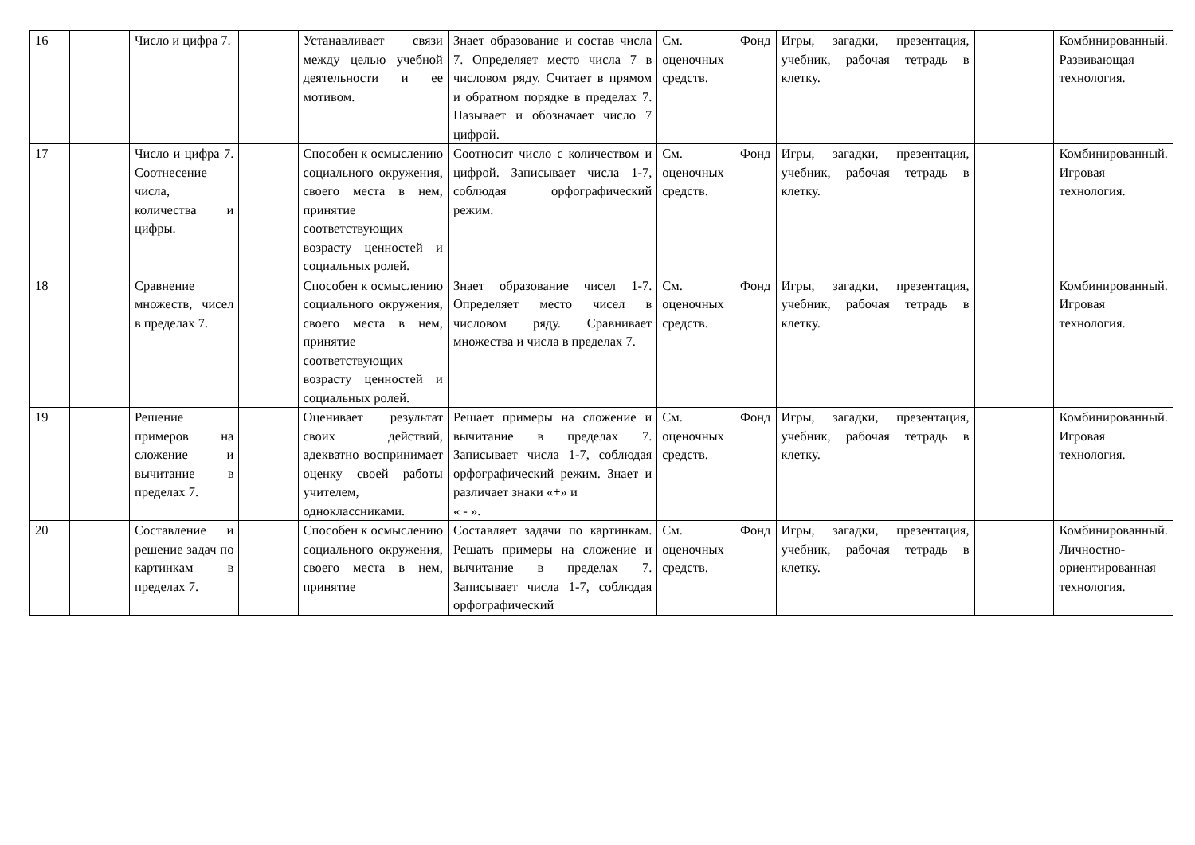| 16 | | Число и цифра 7. | | Устанавливает связи между целью учебной деятельности и ее мотивом. | Знает образование и состав числа 7. Определяет место числа 7 в числовом ряду. Считает в прямом и обратном порядке в пределах 7. Называет и обозначает число 7 цифрой. | См. Фонд оценочных средств. | Игры, загадки, презентация, учебник, рабочая тетрадь в клетку. | | Комбинированный. Развивающая технология. |
| 17 | | Число и цифра 7. Соотнесение числа, количества и цифры. | | Способен к осмыслению социального окружения, своего места в нем, принятие соответствующих возрасту ценностей и социальных ролей. | Соотносит число с количеством и цифрой. Записывает числа 1-7, соблюдая орфографический режим. | См. Фонд оценочных средств. | Игры, загадки, презентация, учебник, рабочая тетрадь в клетку. | | Комбинированный. Игровая технология. |
| 18 | | Сравнение множеств, чисел в пределах 7. | | Способен к осмыслению социального окружения, своего места в нем, принятие соответствующих возрасту ценностей и социальных ролей. | Знает образование чисел 1-7. Определяет место чисел в числовом ряду. Сравнивает множества и числа в пределах 7. | См. Фонд оценочных средств. | Игры, загадки, презентация, учебник, рабочая тетрадь в клетку. | | Комбинированный. Игровая технология. |
| 19 | | Решение примеров на сложение и вычитание в пределах 7. | | Оценивает результат своих действий, адекватно воспринимает оценку своей работы учителем, одноклассниками. | Решает примеры на сложение и вычитание в пределах 7. Записывает числа 1-7, соблюдая орфографический режим. Знает и различает знаки «+» и « - ». | См. Фонд оценочных средств. | Игры, загадки, презентация, учебник, рабочая тетрадь в клетку. | | Комбинированный. Игровая технология. |
| 20 | | Составление и решение задач по картинкам в пределах 7. | | Способен к осмыслению социального окружения, своего места в нем, принятие | Составляет задачи по картинкам. Решать примеры на сложение и вычитание в пределах 7. Записывает числа 1-7, соблюдая орфографический | См. Фонд оценочных средств. | Игры, загадки, презентация, учебник, рабочая тетрадь в клетку. | | Комбинированный. Личностно-ориентированная технология. |